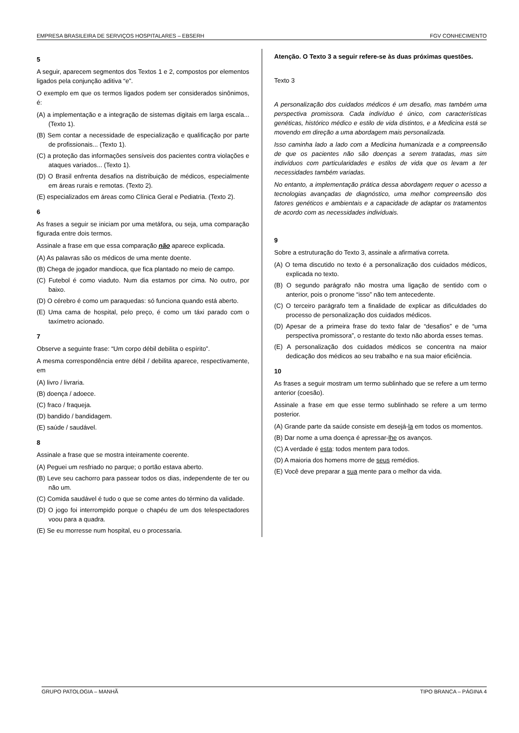EMPRESA BRASILEIRA DE SERVIÇOS HOSPITALARES – EBSERH FGV CONHECIMENTO
5
A seguir, aparecem segmentos dos Textos 1 e 2, compostos por elementos ligados pela conjunção aditiva “e”.
O exemplo em que os termos ligados podem ser considerados sinônimos, é:
(A) a implementação e a integração de sistemas digitais em larga escala... (Texto 1).
(B) Sem contar a necessidade de especialização e qualificação por parte de profissionais... (Texto 1).
(C) a proteção das informações sensíveis dos pacientes contra violações e ataques variados... (Texto 1).
(D) O Brasil enfrenta desafios na distribuição de médicos, especialmente em áreas rurais e remotas. (Texto 2).
(E) especializados em áreas como Clínica Geral e Pediatria. (Texto 2).
6
As frases a seguir se iniciam por uma metáfora, ou seja, uma comparação figurada entre dois termos.
Assinale a frase em que essa comparação não aparece explicada.
(A) As palavras são os médicos de uma mente doente.
(B) Chega de jogador mandioca, que fica plantado no meio de campo.
(C) Futebol é como viaduto. Num dia estamos por cima. No outro, por baixo.
(D) O cérebro é como um paraquedas: só funciona quando está aberto.
(E) Uma cama de hospital, pelo preço, é como um táxi parado com o taxímetro acionado.
7
Observe a seguinte frase: “Um corpo débil debilita o espírito”.
A mesma correspondência entre débil / debilita aparece, respectivamente, em
(A) livro / livraria.
(B) doença / adoece.
(C) fraco / fraqueja.
(D) bandido / bandidagem.
(E) saúde / saudável.
8
Assinale a frase que se mostra inteiramente coerente.
(A) Peguei um resfriado no parque; o portão estava aberto.
(B) Leve seu cachorro para passear todos os dias, independente de ter ou não um.
(C) Comida saudável é tudo o que se come antes do término da validade.
(D) O jogo foi interrompido porque o chapéu de um dos telespectadores voou para a quadra.
(E) Se eu morresse num hospital, eu o processaria.
Atenção. O Texto 3 a seguir refere-se às duas próximas questões.
Texto 3
A personalização dos cuidados médicos é um desafio, mas também uma perspectiva promissora. Cada indivíduo é único, com características genéticas, histórico médico e estilo de vida distintos, e a Medicina está se movendo em direção a uma abordagem mais personalizada.
Isso caminha lado a lado com a Medicina humanizada e a compreensão de que os pacientes não são doenças a serem tratadas, mas sim indivíduos com particularidades e estilos de vida que os levam a ter necessidades também variadas.
No entanto, a implementação prática dessa abordagem requer o acesso a tecnologias avançadas de diagnóstico, uma melhor compreensão dos fatores genéticos e ambientais e a capacidade de adaptar os tratamentos de acordo com as necessidades individuais.
9
Sobre a estruturação do Texto 3, assinale a afirmativa correta.
(A) O tema discutido no texto é a personalização dos cuidados médicos, explicada no texto.
(B) O segundo parágrafo não mostra uma ligação de sentido com o anterior, pois o pronome “isso” não tem antecedente.
(C) O terceiro parágrafo tem a finalidade de explicar as dificuldades do processo de personalização dos cuidados médicos.
(D) Apesar de a primeira frase do texto falar de “desafios” e de “uma perspectiva promissora”, o restante do texto não aborda esses temas.
(E) A personalização dos cuidados médicos se concentra na maior dedicação dos médicos ao seu trabalho e na sua maior eficiência.
10
As frases a seguir mostram um termo sublinhado que se refere a um termo anterior (coesão).
Assinale a frase em que esse termo sublinhado se refere a um termo posterior.
(A) Grande parte da saúde consiste em desejá-la em todos os momentos.
(B) Dar nome a uma doença é apressar-lhe os avanços.
(C) A verdade é esta: todos mentem para todos.
(D) A maioria dos homens morre de seus remédios.
(E) Você deve preparar a sua mente para o melhor da vida.
GRUPO PATOLOGIA – MANHÃ TIPO BRANCA – PÁGINA 4